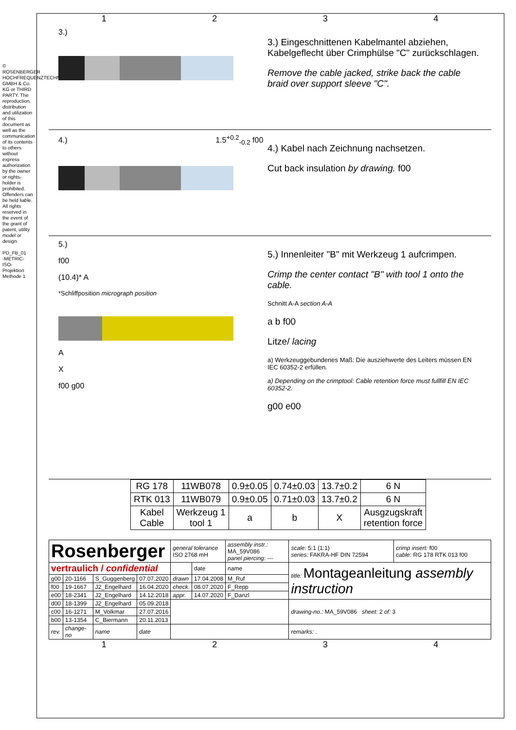© ROSENBERGER HOCHFREQUENZTECHNIK GMBH & Co. KG or THIRD PARTY. The reproduction, distribution and utilization of this document as well as the communication of its contents to others without express authorization by the owner or rights-holder is prohibited. Offenders can be held liable. All rights reserved in the event of the grant of patent, utility model or design.
PD_FB_01
-METRIC-
ISO-Projektion Methode 1
1 2 3 4
3.)
3.) Eingeschnittenen Kabelmantel abziehen, Kabelgeflecht über Crimphülse "C" zurückschlagen.
Remove the cable jacked, strike back the cable braid over support sleeve "C".
4.) 1.5<sup>+0.2</sup><sub>-0.2</sub> f00
4.) Kabel nach Zeichnung nachsetzen.
Cut back insulation by drawing. f00
5.)
f00
(10.4)* A
*Schliffposition micrograph position
A
X
f00 g00
5.) Innenleiter "B" mit Werkzeug 1 aufcrimpen.
Crimp the center contact "B" with tool 1 onto the cable.
Schnitt A-A section A-A
a b f00
Litze/ lacing
a) Werkzeuggebundenes Maß: Die ausziehwerte des Leiters müssen EN IEC 60352-2 erfüllen.
a) Depending on the crimptool: Cable retention force must fullfill EN IEC 60352-2.
g00 e00
| RG 178 | 11WB078 | 0.9±0.05 | 0.74±0.03 | 13.7±0.2 | 6 N |
| RTK 013 | 11WB079 | 0.9±0.05 | 0.71±0.03 | 13.7±0.2 | 6 N |
| Kabel Cable | Werkzeug 1 tool 1 | a | b | X | Ausgzugskraft retention force |
| Rosenberger | | | | general tolerance ISO 2768 mH | | assembly instr.: MA_59V086 panel piercing: --- | scale: 5:1 (1:1) series: FAKRA-HF DIN 72594 | crimp insert: f00 cable: RG 178 RTK 013 f00 |
| vertraulich / confidential | | | | | date | name | title: Montageanleitung assembly instruction | |
| g00 | 20-1166 | S_Guggenberg | 07.07.2020 | drawn | 17.04.2008 | M_Ruf | | |
| f00 | 19-1667 | J2_Engelhard | 16.04.2020 | check. | 08.07.2020 | F_Repp | | |
| e00 | 18-2341 | J2_Engelhard | 14.12.2018 | appr. | 14.07.2020 | F_Danzl | | |
| d00 | 18-1399 | J2_Engelhard | 05.09.2018 | | | | drawing-no.: MA_59V086 sheet: 2 of: 3 | |
| c00 | 16-1271 | M_Volkmar | 27.07.2016 | | | | | |
| b00 | 13-1354 | C_Biermann | 20.11.2013 | | | | | |
| rev. | change-no | name | date | | | | remarks: . | |
1 2 3 4